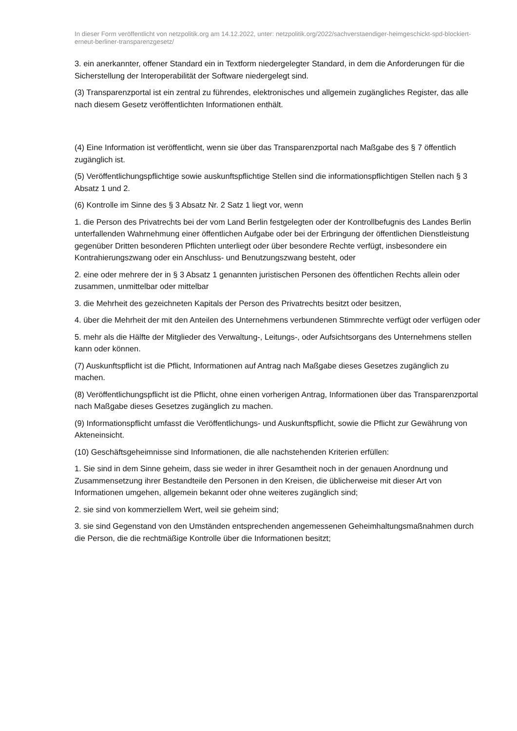In dieser Form veröffentlicht von netzpolitik.org am 14.12.2022, unter: netzpolitik.org/2022/sachverstaendiger-heimgeschickt-spd-blockiert-erneut-berliner-transparenzgesetz/
3. ein anerkannter, offener Standard ein in Textform niedergelegter Standard, in dem die Anforderungen für die Sicherstellung der Interoperabilität der Software niedergelegt sind.
(3) Transparenzportal ist ein zentral zu führendes, elektronisches und allgemein zugängliches Register, das alle nach diesem Gesetz veröffentlichten Informationen enthält.
(4) Eine Information ist veröffentlicht, wenn sie über das Transparenzportal nach Maßgabe des § 7 öffentlich zugänglich ist.
(5) Veröffentlichungspflichtige sowie auskunftspflichtige Stellen sind die informationspflichtigen Stellen nach § 3 Absatz 1 und 2.
(6) Kontrolle im Sinne des § 3 Absatz Nr. 2 Satz 1 liegt vor, wenn
1. die Person des Privatrechts bei der vom Land Berlin festgelegten oder der Kontrollbefugnis des Landes Berlin unterfallenden Wahrnehmung einer öffentlichen Aufgabe oder bei der Erbringung der öffentlichen Dienstleistung gegenüber Dritten besonderen Pflichten unterliegt oder über besondere Rechte verfügt, insbesondere ein Kontrahierungszwang oder ein Anschluss- und Benutzungszwang besteht, oder
2. eine oder mehrere der in § 3 Absatz 1 genannten juristischen Personen des öffentlichen Rechts allein oder zusammen, unmittelbar oder mittelbar
3. die Mehrheit des gezeichneten Kapitals der Person des Privatrechts besitzt oder besitzen,
4. über die Mehrheit der mit den Anteilen des Unternehmens verbundenen Stimmrechte verfügt oder verfügen oder
5. mehr als die Hälfte der Mitglieder des Verwaltung-, Leitungs-, oder Aufsichtsorgans des Unternehmens stellen kann oder können.
(7) Auskunftspflicht ist die Pflicht, Informationen auf Antrag nach Maßgabe dieses Gesetzes zugänglich zu machen.
(8) Veröffentlichungspflicht ist die Pflicht, ohne einen vorherigen Antrag, Informationen über das Transparenzportal nach Maßgabe dieses Gesetzes zugänglich zu machen.
(9) Informationspflicht umfasst die Veröffentlichungs- und Auskunftspflicht, sowie die Pflicht zur Gewährung von Akteneinsicht.
(10) Geschäftsgeheimnisse sind Informationen, die alle nachstehenden Kriterien erfüllen:
1. Sie sind in dem Sinne geheim, dass sie weder in ihrer Gesamtheit noch in der genauen Anordnung und Zusammensetzung ihrer Bestandteile den Personen in den Kreisen, die üblicherweise mit dieser Art von Informationen umgehen, allgemein bekannt oder ohne weiteres zugänglich sind;
2. sie sind von kommerziellem Wert, weil sie geheim sind;
3. sie sind Gegenstand von den Umständen entsprechenden angemessenen Geheimhaltungsmaßnahmen durch die Person, die die rechtmäßige Kontrolle über die Informationen besitzt;